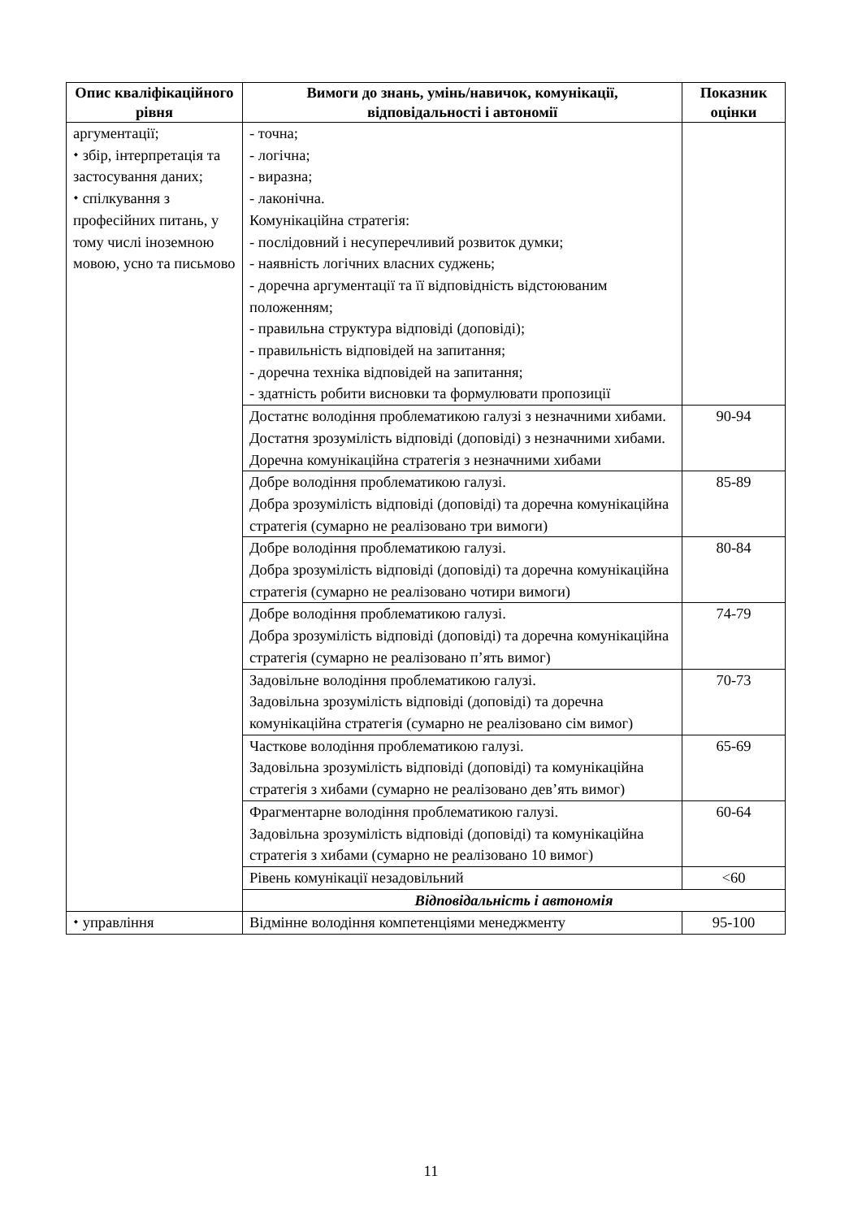| Опис кваліфікаційного рівня | Вимоги до знань, умінь/навичок, комунікації, відповідальності і автономії | Показник оцінки |
| --- | --- | --- |
| аргументації; ⬩ збір, інтерпретація та застосування даних; ⬩ спілкування з професійних питань, у тому числі іноземною мовою, усно та письмово | - точна; - логічна; - виразна; - лаконічна. Комунікаційна стратегія: - послідовний і несуперечливий розвиток думки; - наявність логічних власних суджень; - доречна аргументації та її відповідність відстоюваним положенням; - правильна структура відповіді (доповіді); - правильність відповідей на запитання; - доречна техніка відповідей на запитання; - здатність робити висновки та формулювати пропозиції | |
| | Достатнє володіння проблематикою галузі з незначними хибами. Достатня зрозумілість відповіді (доповіді) з незначними хибами. Доречна комунікаційна стратегія з незначними хибами | 90-94 |
| | Добре володіння проблематикою галузі. Добра зрозумілість відповіді (доповіді) та доречна комунікаційна стратегія (сумарно не реалізовано три вимоги) | 85-89 |
| | Добре володіння проблематикою галузі. Добра зрозумілість відповіді (доповіді) та доречна комунікаційна стратегія (сумарно не реалізовано чотири вимоги) | 80-84 |
| | Добре володіння проблематикою галузі. Добра зрозумілість відповіді (доповіді) та доречна комунікаційна стратегія (сумарно не реалізовано п’ять вимог) | 74-79 |
| | Задовільне володіння проблематикою галузі. Задовільна зрозумілість відповіді (доповіді) та доречна комунікаційна стратегія (сумарно не реалізовано сім вимог) | 70-73 |
| | Часткове володіння проблематикою галузі. Задовільна зрозумілість відповіді (доповіді) та комунікаційна стратегія з хибами (сумарно не реалізовано дев’ять вимог) | 65-69 |
| | Фрагментарне володіння проблематикою галузі. Задовільна зрозумілість відповіді (доповіді) та комунікаційна стратегія з хибами (сумарно не реалізовано 10 вимог) | 60-64 |
| | Рівень комунікації незадовільний | <60 |
| | Відповідальність і автономія | |
| ⬩ управління | Відмінне володіння компетенціями менеджменту | 95-100 |
11